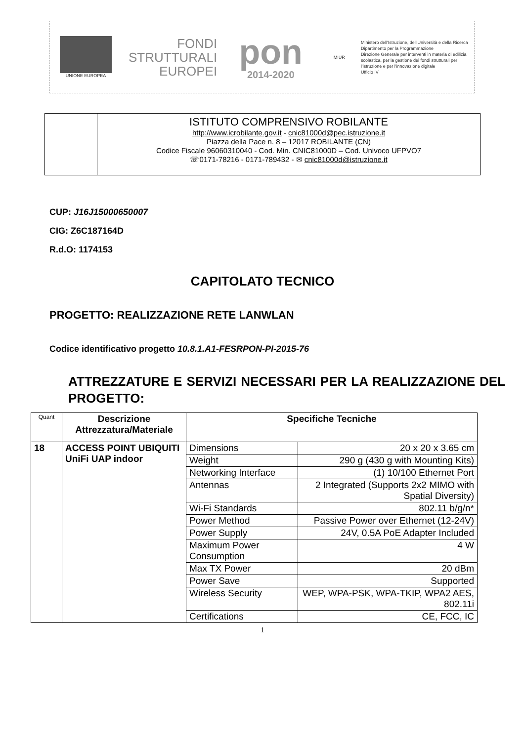UNIONE EUROPEA
FONDI
STRUTTURALI
EUROPEI
pon
2014-2020
MIUR
Ministero dell'Istruzione, dell'Università e della Ricerca
Dipartimento per la Programmazione
Direzione Generale per interventi in materia di edilizia scolastica, per la gestione dei fondi strutturali per l'istruzione e per l'innovazione digitale
Ufficio IV
ISTITUTO COMPRENSIVO ROBILANTE
http://www.icrobilante.gov.it - cnic81000d@pec.istruzione.it
Piazza della Pace n. 8 – 12017 ROBILANTE (CN)
Codice Fiscale 96060310040 - Cod. Min. CNIC81000D – Cod. Univoco UFPVO7
☏0171-78216 - 0171-789432 - ✉ cnic81000d@istruzione.it
CUP: J16J15000650007
CIG: Z6C187164D
R.d.O: 1174153
CAPITOLATO TECNICO
PROGETTO: REALIZZAZIONE RETE LANWLAN
Codice identificativo progetto 10.8.1.A1-FESRPON-PI-2015-76
ATTREZZATURE E SERVIZI NECESSARI PER LA REALIZZAZIONE DEL PROGETTO:
| Quant | Descrizione Attrezzatura/Materiale | Specifiche Tecniche | |
| --- | --- | --- | --- |
| 18 | ACCESS POINT UBIQUITI UniFi UAP indoor | Dimensions | 20 x 20 x 3.65 cm |
| | | Weight | 290 g (430 g with Mounting Kits) |
| | | Networking Interface | (1) 10/100 Ethernet Port |
| | | Antennas | 2 Integrated (Supports 2x2 MIMO with Spatial Diversity) |
| | | Wi-Fi Standards | 802.11 b/g/n* |
| | | Power Method | Passive Power over Ethernet (12-24V) |
| | | Power Supply | 24V, 0.5A PoE Adapter Included |
| | | Maximum Power Consumption | 4 W |
| | | Max TX Power | 20 dBm |
| | | Power Save | Supported |
| | | Wireless Security | WEP, WPA-PSK, WPA-TKIP, WPA2 AES, 802.11i |
| | | Certifications | CE, FCC, IC |
1